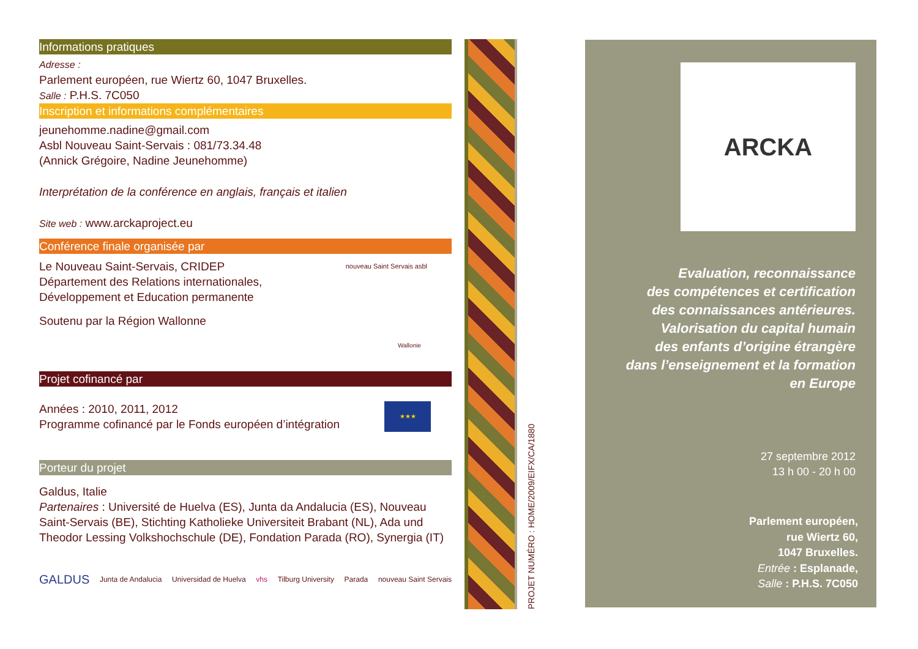Informations pratiques
Adresse :
Parlement européen, rue Wiertz 60, 1047 Bruxelles.
Salle : P.H.S. 7C050
Inscription et informations complémentaires
jeunehomme.nadine@gmail.com
Asbl Nouveau Saint-Servais : 081/73.34.48
(Annick Grégoire, Nadine Jeunehomme)
Interprétation de la conférence en anglais, français et italien
Site web : www.arckaproject.eu
Conférence finale organisée par
Le Nouveau Saint-Servais, CRIDEP
Département des Relations internationales,
Développement et Education permanente
nouveau Saint Servais asbl
Soutenu par la Région Wallonne
Wallonie
Projet cofinancé par
Années : 2010, 2011, 2012
Programme cofinancé par le Fonds européen d’intégration
★★★
Porteur du projet
Galdus, Italie
Partenaires : Université de Huelva (ES), Junta da Andalucia (ES), Nouveau Saint-Servais (BE), Stichting Katholieke Universiteit Brabant (NL), Ada und Theodor Lessing Volkshochschule (DE), Fondation Parada (RO), Synergia (IT)
GALDUS Junta de Andalucia Universidad de Huelva vhs Tilburg University Parada nouveau Saint Servais
PROJET NUMÉRO : HOME/2009/EIFX/CA/1880
ARCKA
Evaluation, reconnaissance
des compétences et certification
des connaissances antérieures.
Valorisation du capital humain
des enfants d’origine étrangère
dans l’enseignement et la formation
en Europe
27 septembre 2012
13 h 00 - 20 h 00
Parlement européen,
rue Wiertz 60,
1047 Bruxelles.
Entrée : Esplanade,
Salle : P.H.S. 7C050